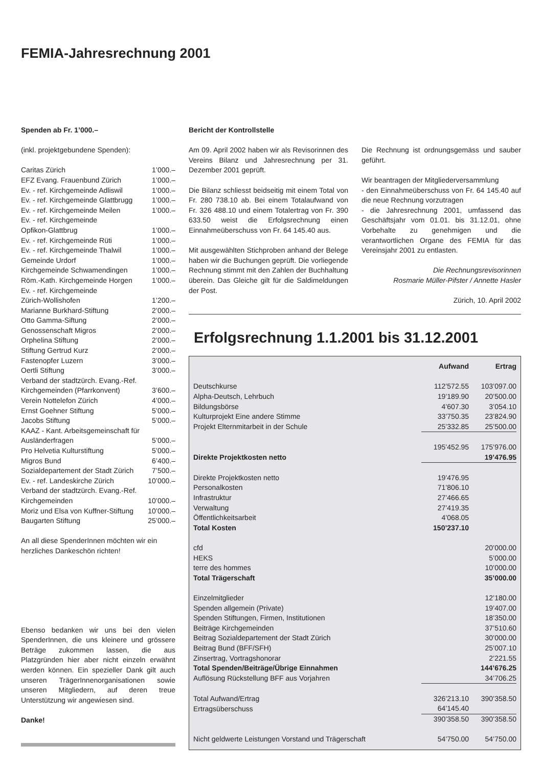FEMIA-Jahresrechnung 2001
Spenden ab Fr. 1’000.–
(inkl. projektgebundene Spenden):
| Caritas Zürich | 1’000.– |
| EFZ Evang. Frauenbund Zürich | 1’000.– |
| Ev. - ref. Kirchgemeinde Adliswil | 1’000.– |
| Ev. - ref. Kirchgemeinde Glattbrugg | 1’000.– |
| Ev. - ref. Kirchgemeinde Meilen | 1’000.– |
| Ev. - ref. Kirchgemeinde Opfikon-Glattbrug | 1’000.– |
| Ev. - ref. Kirchgemeinde Rüti | 1’000.– |
| Ev. - ref. Kirchgemeinde Thalwil | 1’000.– |
| Gemeinde Urdorf | 1’000.– |
| Kirchgemeinde Schwamendingen | 1’000.– |
| Röm.-Kath. Kirchgemeinde Horgen | 1’000.– |
| Ev. - ref. Kirchgemeinde Zürich-Wollishofen | 1’200.– |
| Marianne Burkhard-Stiftung | 2’000.– |
| Otto Gamma-Siftung | 2’000.– |
| Genossenschaft Migros | 2’000.– |
| Orphelina Stiftung | 2’000.– |
| Stiftung Gertrud Kurz | 2’000.– |
| Fastenopfer Luzern | 3’000.– |
| Oertli Stiftung | 3’000.– |
| Verband der stadtzürch. Evang.-Ref. Kirchgemeinden (Pfarrkonvent) | 3’600.– |
| Verein Nottelefon Zürich | 4’000.– |
| Ernst Goehner Stiftung | 5’000.– |
| Jacobs Stiftung | 5’000.– |
| KAAZ - Kant. Arbeitsgemeinschaft für Ausländerfragen | 5’000.– |
| Pro Helvetia Kulturstiftung | 5’000.– |
| Migros Bund | 6’400.– |
| Sozialdepartement der Stadt Zürich | 7’500.– |
| Ev. - ref. Landeskirche Zürich | 10’000.– |
| Verband der stadtzürch. Evang.-Ref. Kirchgemeinden | 10’000.– |
| Moriz und Elsa von Kuffner-Stiftung | 10’000.– |
| Baugarten Stiftung | 25’000.– |
An all diese SpenderInnen möchten wir ein herzliches Dankeschön richten!
Ebenso bedanken wir uns bei den vielen SpenderInnen, die uns kleinere und grössere Beträge zukommen lassen, die aus Platzgründen hier aber nicht einzeln erwähnt werden können. Ein spezieller Dank gilt auch unseren TrägerInnenorganisationen sowie unseren Mitgliedern, auf deren treue Unterstützung wir angewiesen sind.
Danke!
Bericht der Kontrollstelle
Am 09. April 2002 haben wir als Revisorinnen des Vereins Bilanz und Jahresrechnung per 31. Dezember 2001 geprüft.
Die Bilanz schliesst beidseitig mit einem Total von Fr. 280 738.10 ab. Bei einem Totalaufwand von Fr. 326 488.10 und einem Totalertrag von Fr. 390 633.50 weist die Erfolgsrechnung einen Einnahmeüberschuss von Fr. 64 145.40 aus.
Mit ausgewählten Stichproben anhand der Belege haben wir die Buchungen geprüft. Die vorliegende Rechnung stimmt mit den Zahlen der Buchhaltung überein. Das Gleiche gilt für die Saldimeldungen der Post.
Die Rechnung ist ordnungsgemäss und sauber geführt.
Wir beantragen der Mitgliederversammlung
- den Einnahmeüberschuss von Fr. 64 145.40 auf die neue Rechnung vorzutragen
- die Jahresrechnung 2001, umfassend das Geschäftsjahr vom 01.01. bis 31.12.01, ohne Vorbehalte zu genehmigen und die verantwortlichen Organe des FEMIA für das Vereinsjahr 2001 zu entlasten.
Die Rechnungsrevisorinnen
Rosmarie Müller-Pifster / Annette Hasler
Zürich, 10. April 2002
Erfolgsrechnung 1.1.2001 bis 31.12.2001
| | Aufwand | Ertrag |
| --- | --- | --- |
| Deutschkurse | 112’572.55 | 103’097.00 |
| Alpha-Deutsch, Lehrbuch | 19’189.90 | 20’500.00 |
| Bildungsbörse | 4’607.30 | 3’054.10 |
| Kulturprojekt Eine andere Stimme | 33’750.35 | 23’824.90 |
| Projekt Elternmitarbeit in der Schule | 25’332.85 | 25’500.00 |
| | 195’452.95 | 175’976.00 |
| Direkte Projektkosten netto | | 19’476.95 |
| Direkte Projektkosten netto | 19’476.95 | |
| Personalkosten | 71’806.10 | |
| Infrastruktur | 27’466.65 | |
| Verwaltung | 27’419.35 | |
| Öffentlichkeitsarbeit | 4’068.05 | |
| Total Kosten | 150’237.10 | |
| cfd | | 20’000.00 |
| HEKS | | 5’000.00 |
| terre des hommes | | 10’000.00 |
| Total Trägerschaft | | 35’000.00 |
| Einzelmitglieder | | 12’180.00 |
| Spenden allgemein (Private) | | 19’407.00 |
| Spenden Stiftungen, Firmen, Institutionen | | 18’350.00 |
| Beiträge Kirchgemeinden | | 37’510.60 |
| Beitrag Sozialdepartement der Stadt Zürich | | 30’000.00 |
| Beitrag Bund (BFF/SFH) | | 25’007.10 |
| Zinsertrag, Vortragshonorar | | 2’221.55 |
| Total Spenden/Beiträge/Übrige Einnahmen | | 144’676.25 |
| Auflösung Rückstellung BFF aus Vorjahren | | 34’706.25 |
| Total Aufwand/Ertrag | 326’213.10 | 390’358.50 |
| Ertragsüberschuss | 64’145.40 | |
| | 390’358.50 | 390’358.50 |
| Nicht geldwerte Leistungen Vorstand und Trägerschaft | 54’750.00 | 54’750.00 |